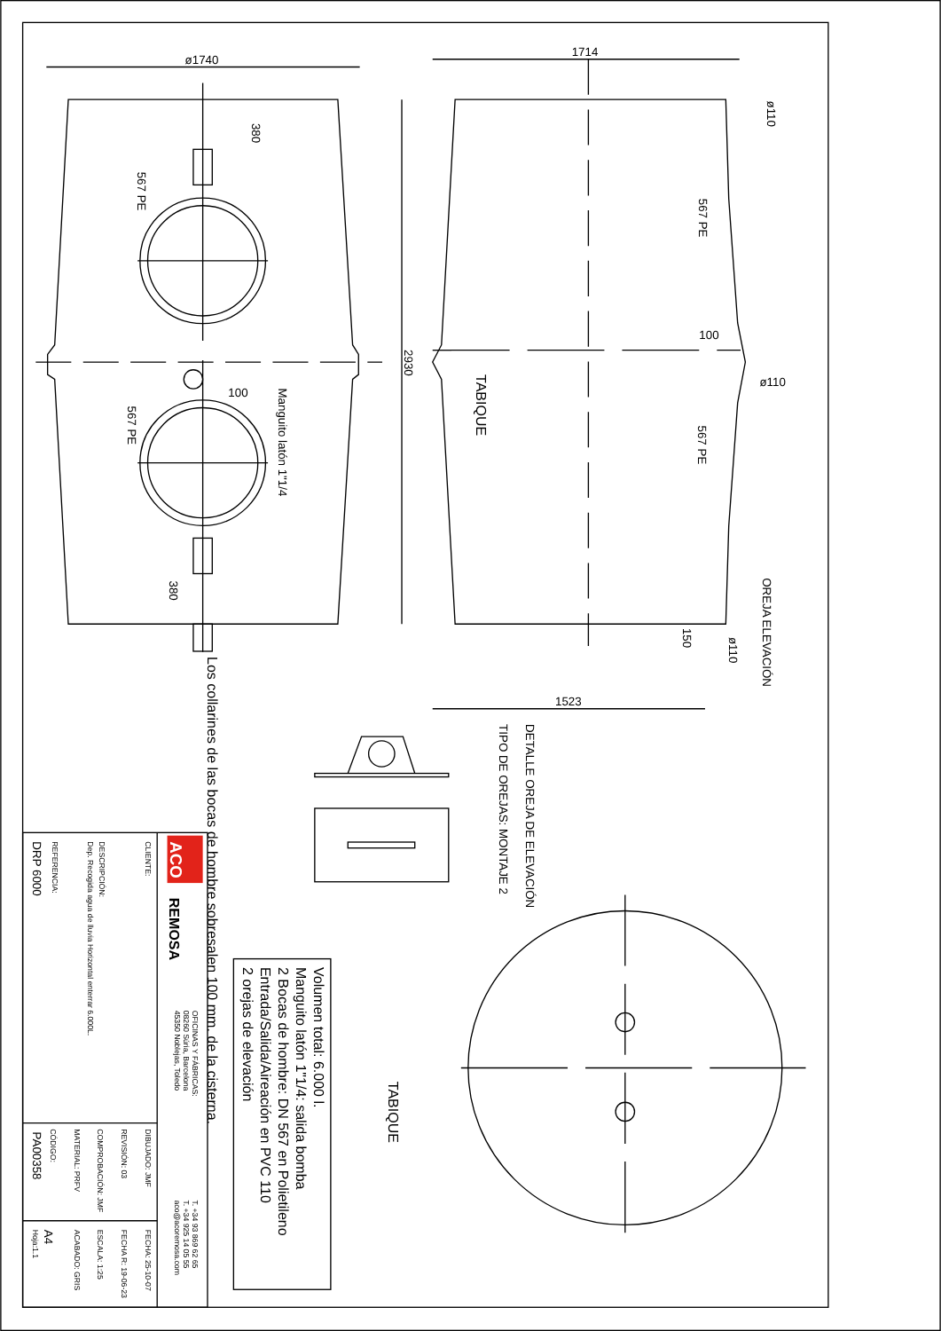ø1740
380
380
567 PE
567 PE
100
Manguito latón 1"1/4
Los collarines de las bocas de hombre sobresalen 100 mm. de la cisterna.
1714
2930
1523
TABIQUE
ø110
567 PE
100
ø110
567 PE
OREJA ELEVACIÓN
150
ø110
DETALLE OREJA DE ELEVACIÓN
TIPO DE OREJAS: MONTAJE 2
TABIQUE
Volumen total: 6.000 l.
Manguito latón 1"1/4: salida bomba
2 Bocas de hombre: DN 567 en Polietileno
Entrada/Salida/Aireación en PVC 110
2 orejas de elevación
ACO
REMOSA
OFICINAS Y FÁBRICAS:
08260 Súria, Barcelona
45350 Noblejas, Toledo
T. +34 93 869 62 65
T. +34 925 14 05 55
aco@acoremosa.com
CLIENTE:
DESCRIPCIÓN:
Dep. Recogida agua de lluvia Horizontal enterrar 6.000L.
REFERENCIA:
DIBUJADO: JMF
FECHA: 25-10-07
REVISIÓN: 03
FECHA R: 19-06-23
COMPROBACIÓN: JMF
ESCALA: 1:25
MATERIAL: PRFV
ACABADO: GRIS
CÓDIGO:
Hoja:1.1
DRP 6000
PA00358
A4